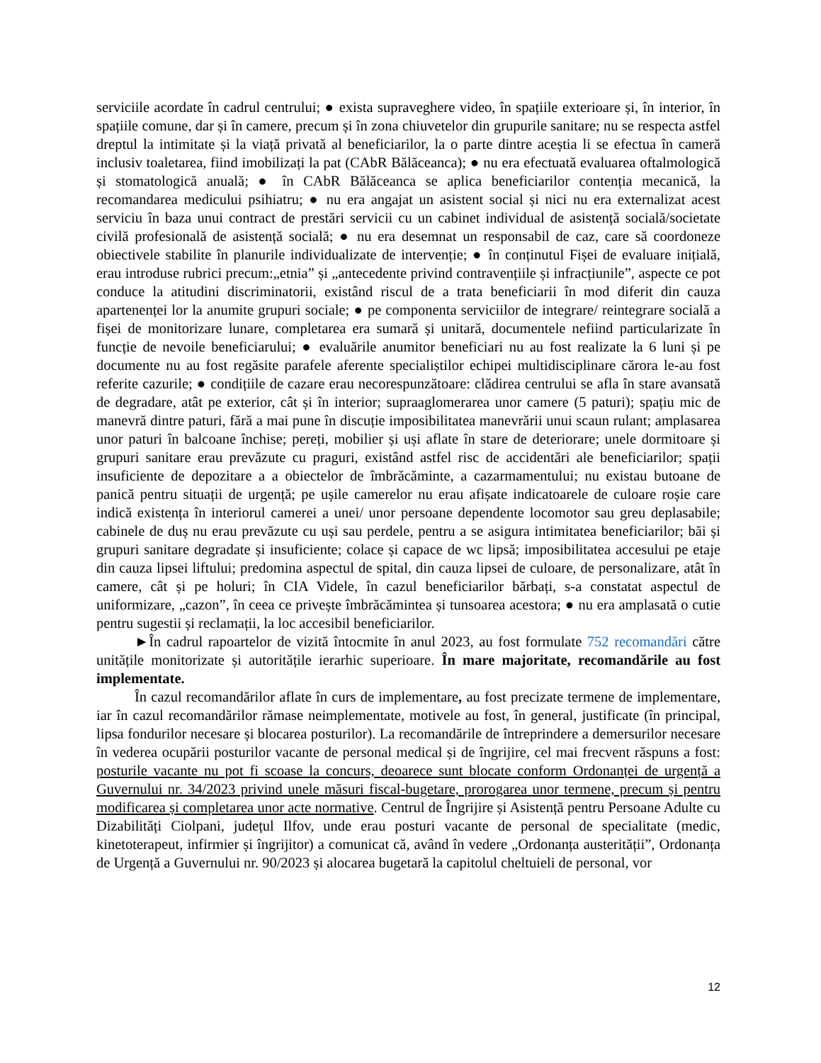serviciile acordate în cadrul centrului; ● exista supraveghere video, în spațiile exterioare și, în interior, în spațiile comune, dar și în camere, precum și în zona chiuvetelor din grupurile sanitare; nu se respecta astfel dreptul la intimitate și la viață privată al beneficiarilor, la o parte dintre aceștia li se efectua în cameră inclusiv toaletarea, fiind imobilizați la pat (CAbR Bălăceanca); ● nu era efectuată evaluarea oftalmologică și stomatologică anuală; ● în CAbR Bălăceanca se aplica beneficiarilor contenția mecanică, la recomandarea medicului psihiatru; ● nu era angajat un asistent social și nici nu era externalizat acest serviciu în baza unui contract de prestări servicii cu un cabinet individual de asistență socială/societate civilă profesională de asistență socială; ● nu era desemnat un responsabil de caz, care să coordoneze obiectivele stabilite în planurile individualizate de intervenție; ● în conținutul Fișei de evaluare inițială, erau introduse rubrici precum:„etnia” și „antecedente privind contravențiile și infracțiunile”, aspecte ce pot conduce la atitudini discriminatorii, existând riscul de a trata beneficiarii în mod diferit din cauza apartenenței lor la anumite grupuri sociale; ● pe componenta serviciilor de integrare/ reintegrare socială a fișei de monitorizare lunare, completarea era sumară și unitară, documentele nefiind particularizate în funcție de nevoile beneficiarului; ● evaluările anumitor beneficiari nu au fost realizate la 6 luni și pe documente nu au fost regăsite parafele aferente specialiștilor echipei multidisciplinare cărora le-au fost referite cazurile; ● condițiile de cazare erau necorespunzătoare: clădirea centrului se afla în stare avansată de degradare, atât pe exterior, cât și în interior; supraaglomerarea unor camere (5 paturi); spațiu mic de manevră dintre paturi, fără a mai pune în discuție imposibilitatea manevrării unui scaun rulant; amplasarea unor paturi în balcoane închise; pereți, mobilier și uși aflate în stare de deteriorare; unele dormitoare și grupuri sanitare erau prevăzute cu praguri, existând astfel risc de accidentări ale beneficiarilor; spații insuficiente de depozitare a a obiectelor de îmbrăcăminte, a cazarmamentului; nu existau butoane de panică pentru situații de urgență; pe ușile camerelor nu erau afișate indicatoarele de culoare roșie care indică existența în interiorul camerei a unei/ unor persoane dependente locomotor sau greu deplasabile; cabinele de duș nu erau prevăzute cu uși sau perdele, pentru a se asigura intimitatea beneficiarilor; băi și grupuri sanitare degradate și insuficiente; colace și capace de wc lipsă; imposibilitatea accesului pe etaje din cauza lipsei liftului; predomina aspectul de spital, din cauza lipsei de culoare, de personalizare, atât în camere, cât și pe holuri; în CIA Videle, în cazul beneficiarilor bărbați, s-a constatat aspectul de uniformizare, „cazon”, în ceea ce privește îmbrăcămintea și tunsoarea acestora; ● nu era amplasată o cutie pentru sugestii și reclamații, la loc accesibil beneficiarilor.
►În cadrul rapoartelor de vizită întocmite în anul 2023, au fost formulate 752 recomandări către unitățile monitorizate și autoritățile ierarhic superioare. În mare majoritate, recomandările au fost implementate.
În cazul recomandărilor aflate în curs de implementare, au fost precizate termene de implementare, iar în cazul recomandărilor rămase neimplementate, motivele au fost, în general, justificate (în principal, lipsa fondurilor necesare și blocarea posturilor). La recomandările de întreprindere a demersurilor necesare în vederea ocupării posturilor vacante de personal medical și de îngrijire, cel mai frecvent răspuns a fost: posturile vacante nu pot fi scoase la concurs, deoarece sunt blocate conform Ordonanței de urgență a Guvernului nr. 34/2023 privind unele măsuri fiscal-bugetare, prorogarea unor termene, precum și pentru modificarea și completarea unor acte normative. Centrul de Îngrijire și Asistență pentru Persoane Adulte cu Dizabilități Ciolpani, județul Ilfov, unde erau posturi vacante de personal de specialitate (medic, kinetoterapeut, infirmier și îngrijitor) a comunicat că, având în vedere „Ordonanța austerității”, Ordonanța de Urgență a Guvernului nr. 90/2023 și alocarea bugetară la capitolul cheltuieli de personal, vor
12